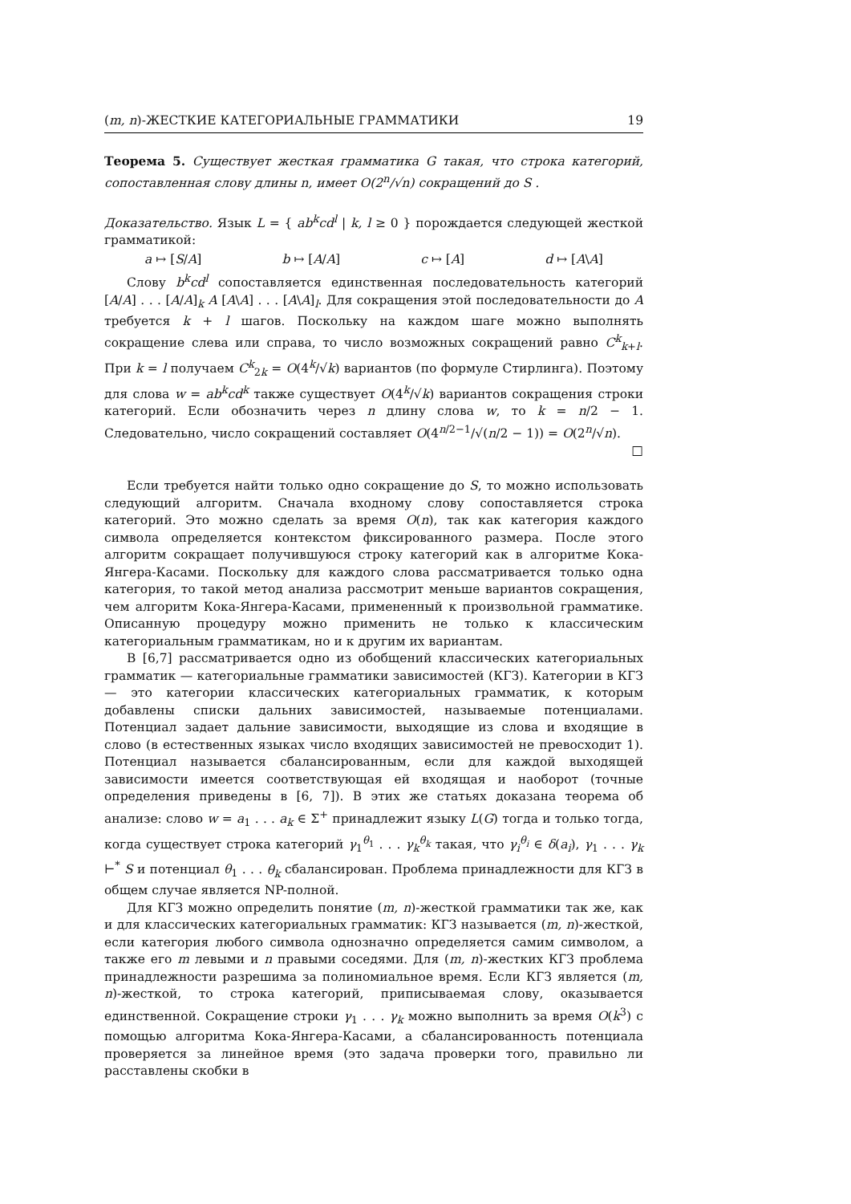(m, n)-ЖЕСТКИЕ КАТЕГОРИАЛЬНЫЕ ГРАММАТИКИ 19
Теорема 5. Существует жесткая грамматика G такая, что строка категорий, сопоставленная слову длины n, имеет O(2<sup>n</sup>/√n) сокращений до S .
Доказательство. Язык L = { ab<sup>k</sup>cd<sup>l</sup> | k, l ≥ 0 } порождается следующей жесткой грамматикой:
a ↦ [S/A] b ↦ [A/A] c ↦ [A] d ↦ [A\A]
Слову b<sup>k</sup>cd<sup>l</sup> сопоставляется единственная последовательность категорий [A/A] . . . [A/A]<sub>k</sub> A [A\A] . . . [A\A]<sub>l</sub>. Для сокращения этой последовательности до A требуется k + l шагов. Поскольку на каждом шаге можно выполнять сокращение слева или справа, то число возможных сокращений равно C<sup>k</sup><sub>k+l</sub>. При k = l получаем C<sup>k</sup><sub>2k</sub> = O(4<sup>k</sup>/√k) вариантов (по формуле Стирлинга). Поэтому для слова w = ab<sup>k</sup>cd<sup>k</sup> также существует O(4<sup>k</sup>/√k) вариантов сокращения строки категорий. Если обозначить через n длину слова w, то k = n/2 − 1. Следовательно, число сокращений составляет O(4<sup>n/2−1</sup>/√(n/2 − 1)) = O(2<sup>n</sup>/√n). □
Если требуется найти только одно сокращение до S, то можно использовать следующий алгоритм. Сначала входному слову сопоставляется строка категорий. Это можно сделать за время O(n), так как категория каждого символа определяется контекстом фиксированного размера. После этого алгоритм сокращает получившуюся строку категорий как в алгоритме Кока-Янгера-Касами. Поскольку для каждого слова рассматривается только одна категория, то такой метод анализа рассмотрит меньше вариантов сокращения, чем алгоритм Кока-Янгера-Касами, примененный к произвольной грамматике. Описанную процедуру можно применить не только к классическим категориальным грамматикам, но и к другим их вариантам.
В [6,7] рассматривается одно из обобщений классических категориальных грамматик — категориальные грамматики зависимостей (КГЗ). Категории в КГЗ — это категории классических категориальных грамматик, к которым добавлены списки дальних зависимостей, называемые потенциалами. Потенциал задает дальние зависимости, выходящие из слова и входящие в слово (в естественных языках число входящих зависимостей не превосходит 1). Потенциал называется сбалансированным, если для каждой выходящей зависимости имеется соответствующая ей входящая и наоборот (точные определения приведены в [6, 7]). В этих же статьях доказана теорема об анализе: слово w = a<sub>1</sub> . . . a<sub>k</sub> ∈ Σ<sup>+</sup> принадлежит языку L(G) тогда и только тогда, когда существует строка категорий γ<sub>1</sub><sup>θ<sub>1</sub></sup> . . . γ<sub>k</sub><sup>θ<sub>k</sub></sup> такая, что γ<sub>i</sub><sup>θ<sub>i</sub></sup> ∈ δ(a<sub>i</sub>), γ<sub>1</sub> . . . γ<sub>k</sub> ⊢<sup>*</sup> S и потенциал θ<sub>1</sub> . . . θ<sub>k</sub> сбалансирован. Проблема принадлежности для КГЗ в общем случае является NP-полной.
Для КГЗ можно определить понятие (m, n)-жесткой грамматики так же, как и для классических категориальных грамматик: КГЗ называется (m, n)-жесткой, если категория любого символа однозначно определяется самим символом, а также его m левыми и n правыми соседями. Для (m, n)-жестких КГЗ проблема принадлежности разрешима за полиномиальное время. Если КГЗ является (m, n)-жесткой, то строка категорий, приписываемая слову, оказывается единственной. Сокращение строки γ<sub>1</sub> . . . γ<sub>k</sub> можно выполнить за время O(k<sup>3</sup>) с помощью алгоритма Кока-Янгера-Касами, а сбалансированность потенциала проверяется за линейное время (это задача проверки того, правильно ли расставлены скобки в